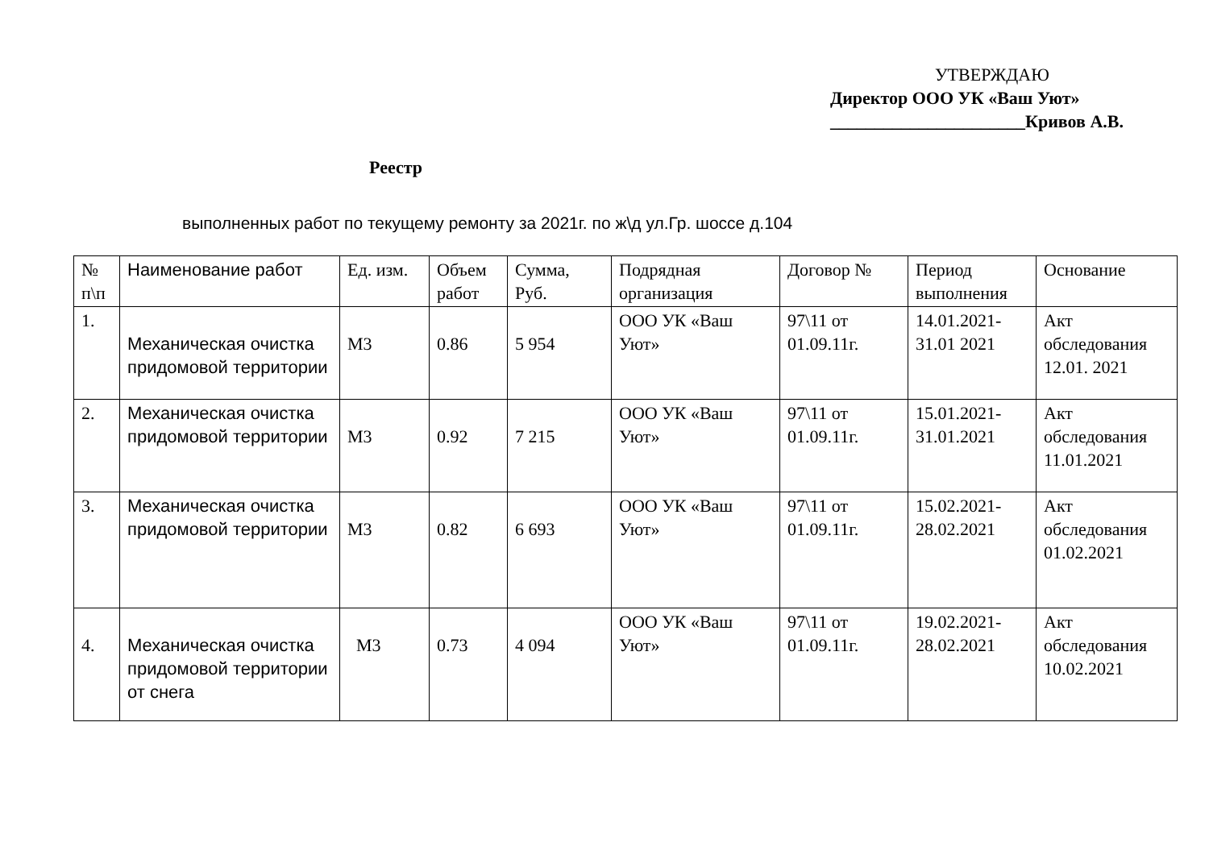УТВЕРЖДАЮ
Директор ООО УК «Ваш Уют»
______________________Кривов А.В.
Реестр
выполненных работ по текущему ремонту за 2021г. по ж\д ул.Гр. шоссе д.104
| № п\п | Наименование работ | Ед. изм. | Объем работ | Сумма, Руб. | Подрядная организация | Договор № | Период выполнения | Основание |
| 1. | Механическая очистка придомовой территории | М3 | 0.86 | 5 954 | ООО УК «Ваш Уют» | 97\11 от 01.09.11г. | 14.01.2021-31.01 2021 | Акт обследования 12.01. 2021 |
| 2. | Механическая очистка придомовой территории | М3 | 0.92 | 7 215 | ООО УК «Ваш Уют» | 97\11 от 01.09.11г. | 15.01.2021-31.01.2021 | Акт обследования 11.01.2021 |
| 3. | Механическая очистка придомовой территории | М3 | 0.82 | 6 693 | ООО УК «Ваш Уют» | 97\11 от 01.09.11г. | 15.02.2021-28.02.2021 | Акт обследования 01.02.2021 |
| 4. | Механическая очистка придомовой территории от снега | М3 | 0.73 | 4 094 | ООО УК «Ваш Уют» | 97\11 от 01.09.11г. | 19.02.2021-28.02.2021 | Акт обследования 10.02.2021 |